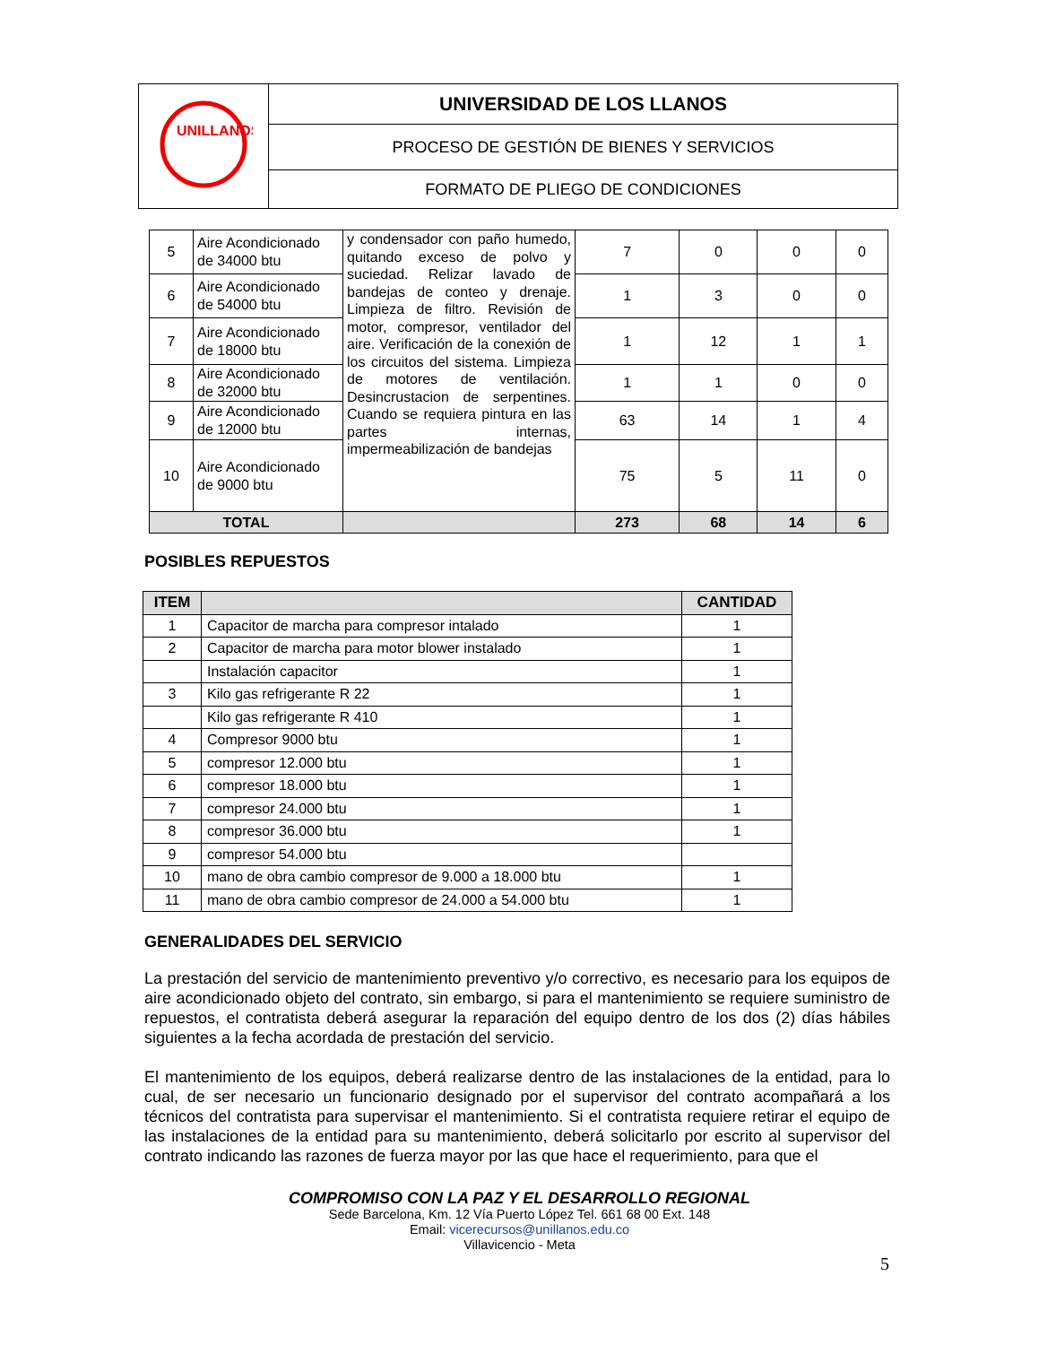| UNILLANOS | UNIVERSIDAD DE LOS LLANOS |
| | PROCESO DE GESTIÓN DE BIENES Y SERVICIOS |
| | FORMATO DE PLIEGO DE CONDICIONES |
| 5 | Aire Acondicionado de 34000 btu | y condensador con paño humedo, quitando exceso de polvo y suciedad. Relizar lavado de bandejas de conteo y drenaje. Limpieza de filtro. Revisión de motor, compresor, ventilador del aire. Verificación de la conexión de los circuitos del sistema. Limpieza de motores de ventilación. Desincrustacion de serpentines. Cuando se requiera pintura en las partes internas, impermeabilización de bandejas | 7 | 0 | 0 | 0 |
| 6 | Aire Acondicionado de 54000 btu | | 1 | 3 | 0 | 0 |
| 7 | Aire Acondicionado de 18000 btu | | 1 | 12 | 1 | 1 |
| 8 | Aire Acondicionado de 32000 btu | | 1 | 1 | 0 | 0 |
| 9 | Aire Acondicionado de 12000 btu | | 63 | 14 | 1 | 4 |
| 10 | Aire Acondicionado de 9000 btu | | 75 | 5 | 11 | 0 |
| TOTAL | | | 273 | 68 | 14 | 6 |
POSIBLES REPUESTOS
| ITEM | | CANTIDAD |
| --- | --- | --- |
| 1 | Capacitor de marcha para compresor intalado | 1 |
| 2 | Capacitor de marcha para motor blower instalado | 1 |
| | Instalación capacitor | 1 |
| 3 | Kilo gas refrigerante R 22 | 1 |
| | Kilo gas refrigerante R 410 | 1 |
| 4 | Compresor 9000 btu | 1 |
| 5 | compresor 12.000 btu | 1 |
| 6 | compresor 18.000 btu | 1 |
| 7 | compresor 24.000 btu | 1 |
| 8 | compresor 36.000 btu | 1 |
| 9 | compresor 54.000 btu | |
| 10 | mano de obra cambio compresor de 9.000 a 18.000 btu | 1 |
| 11 | mano de obra cambio compresor de 24.000 a 54.000 btu | 1 |
GENERALIDADES DEL SERVICIO
La prestación del servicio de mantenimiento preventivo y/o correctivo, es necesario para los equipos de aire acondicionado objeto del contrato, sin embargo, si para el mantenimiento se requiere suministro de repuestos, el contratista deberá asegurar la reparación del equipo dentro de los dos (2) días hábiles siguientes a la fecha acordada de prestación del servicio.
El mantenimiento de los equipos, deberá realizarse dentro de las instalaciones de la entidad, para lo cual, de ser necesario un funcionario designado por el supervisor del contrato acompañará a los técnicos del contratista para supervisar el mantenimiento. Si el contratista requiere retirar el equipo de las instalaciones de la entidad para su mantenimiento, deberá solicitarlo por escrito al supervisor del contrato indicando las razones de fuerza mayor por las que hace el requerimiento, para que el
COMPROMISO CON LA PAZ Y EL DESARROLLO REGIONAL
Sede Barcelona, Km. 12 Vía Puerto López Tel. 661 68 00 Ext. 148
Email: vicerecursos@unillanos.edu.co
Villavicencio - Meta
5